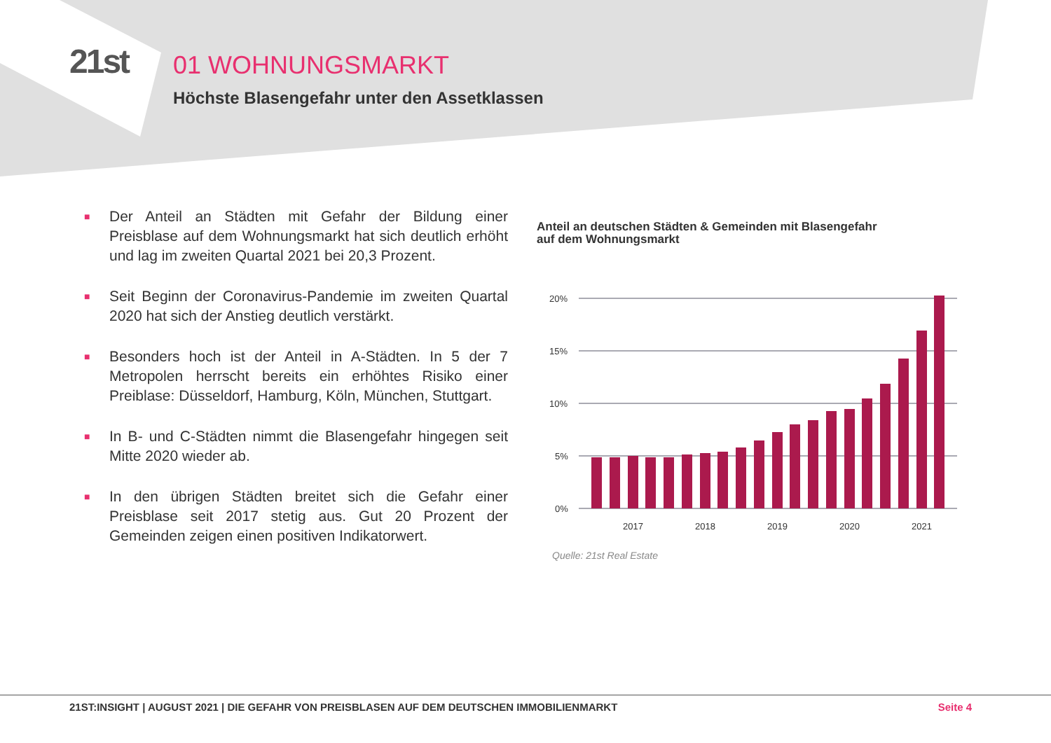21st
01 WOHNUNGSMARKT
Höchste Blasengefahr unter den Assetklassen
■ Der Anteil an Städten mit Gefahr der Bildung einer Preisblase auf dem Wohnungsmarkt hat sich deutlich erhöht und lag im zweiten Quartal 2021 bei 20,3 Prozent.
■ Seit Beginn der Coronavirus-Pandemie im zweiten Quartal 2020 hat sich der Anstieg deutlich verstärkt.
■ Besonders hoch ist der Anteil in A-Städten. In 5 der 7 Metropolen herrscht bereits ein erhöhtes Risiko einer Preiblase: Düsseldorf, Hamburg, Köln, München, Stuttgart.
■ In B- und C-Städten nimmt die Blasengefahr hingegen seit Mitte 2020 wieder ab.
■ In den übrigen Städten breitet sich die Gefahr einer Preisblase seit 2017 stetig aus. Gut 20 Prozent der Gemeinden zeigen einen positiven Indikatorwert.
Anteil an deutschen Städten & Gemeinden mit Blasengefahr
auf dem Wohnungsmarkt
20%
15%
10%
5%
0%
2017
2018
2019
2020
2021
Quelle: 21st Real Estate
21ST:INSIGHT | AUGUST 2021 | DIE GEFAHR VON PREISBLASEN AUF DEM DEUTSCHEN IMMOBILIENMARKT Seite 4